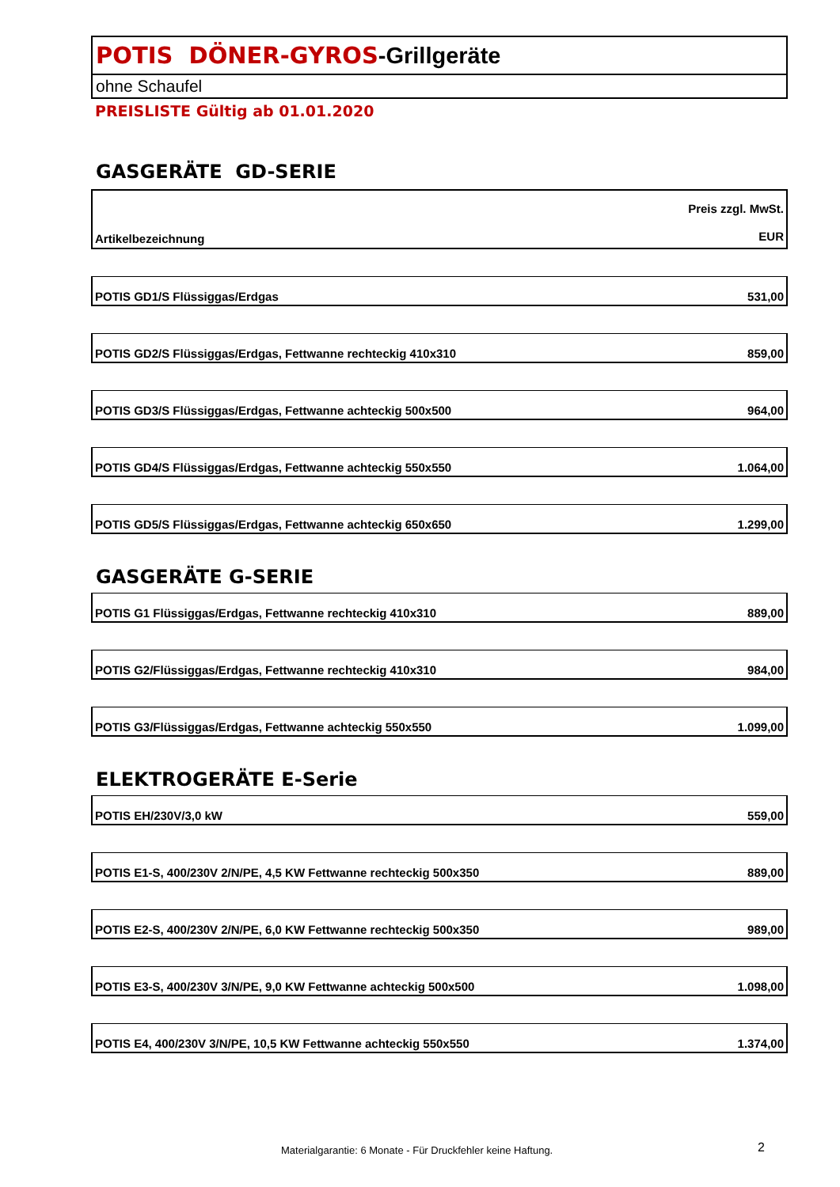POTIS DÖNER-GYROS-Grillgeräte
ohne Schaufel
PREISLISTE Gültig ab 01.01.2020
GASGERÄTE GD-SERIE
| Artikelbezeichnung | Preis zzgl. MwSt. EUR |
| --- | --- |
| POTIS GD1/S Flüssiggas/Erdgas | 531,00 |
| POTIS GD2/S Flüssiggas/Erdgas, Fettwanne rechteckig 410x310 | 859,00 |
| POTIS GD3/S Flüssiggas/Erdgas, Fettwanne achteckig 500x500 | 964,00 |
| POTIS GD4/S Flüssiggas/Erdgas, Fettwanne achteckig 550x550 | 1.064,00 |
| POTIS GD5/S Flüssiggas/Erdgas, Fettwanne achteckig 650x650 | 1.299,00 |
GASGERÄTE G-SERIE
| POTIS G1 Flüssiggas/Erdgas, Fettwanne rechteckig 410x310 | 889,00 |
| POTIS G2/Flüssiggas/Erdgas, Fettwanne rechteckig 410x310 | 984,00 |
| POTIS G3/Flüssiggas/Erdgas, Fettwanne achteckig 550x550 | 1.099,00 |
ELEKTROGERÄTE E-Serie
| POTIS EH/230V/3,0 kW | 559,00 |
| POTIS E1-S, 400/230V 2/N/PE, 4,5 KW Fettwanne rechteckig 500x350 | 889,00 |
| POTIS E2-S, 400/230V 2/N/PE, 6,0 KW Fettwanne rechteckig 500x350 | 989,00 |
| POTIS E3-S, 400/230V 3/N/PE, 9,0 KW Fettwanne achteckig 500x500 | 1.098,00 |
| POTIS E4, 400/230V 3/N/PE, 10,5 KW Fettwanne achteckig 550x550 | 1.374,00 |
Materialgarantie: 6 Monate - Für Druckfehler keine Haftung.
2